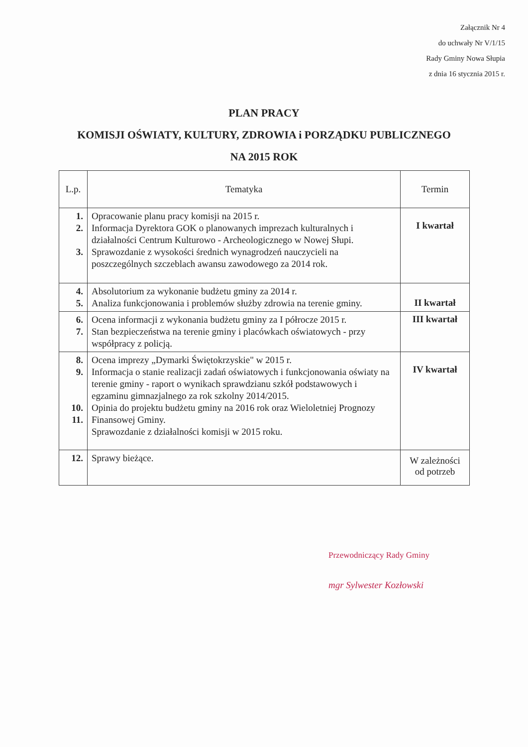Załącznik Nr 4
do uchwały Nr V/1/15
Rady Gminy Nowa Słupia
z dnia 16 stycznia 2015 r.
PLAN PRACY
KOMISJI OŚWIATY, KULTURY, ZDROWIA i PORZĄDKU PUBLICZNEGO
NA 2015 ROK
| L.p. | Tematyka | Termin |
| --- | --- | --- |
| 1. 2. 3. | Opracowanie planu pracy komisji na 2015 r. Informacja Dyrektora GOK o planowanych imprezach kulturalnych i działalności Centrum Kulturowo - Archeologicznego w Nowej Słupi. Sprawozdanie z wysokości średnich wynagrodzeń nauczycieli na poszczególnych szczeblach awansu zawodowego za 2014 rok. | I kwartał |
| 4. 5. | Absolutorium za wykonanie budżetu gminy za 2014 r. Analiza funkcjonowania i problemów służby zdrowia na terenie gminy. | II kwartał |
| 6. 7. | Ocena informacji z wykonania budżetu gminy za I półrocze 2015 r. Stan bezpieczeństwa na terenie gminy i placówkach oświatowych - przy współpracy z policją. | III kwartał |
| 8. 9. 10. 11. | Ocena imprezy „Dymarki Świętokrzyskie" w 2015 r. Informacja o stanie realizacji zadań oświatowych i funkcjonowania oświaty na terenie gminy - raport o wynikach sprawdzianu szkół podstawowych i egzaminu gimnazjalnego za rok szkolny 2014/2015. Opinia do projektu budżetu gminy na 2016 rok oraz Wieloletniej Prognozy Finansowej Gminy. Sprawozdanie z działalności komisji w 2015 roku. | IV kwartał |
| 12. | Sprawy bieżące. | W zależności od potrzeb |
Przewodniczący Rady Gminy
mgr Sylwester Kozłowski